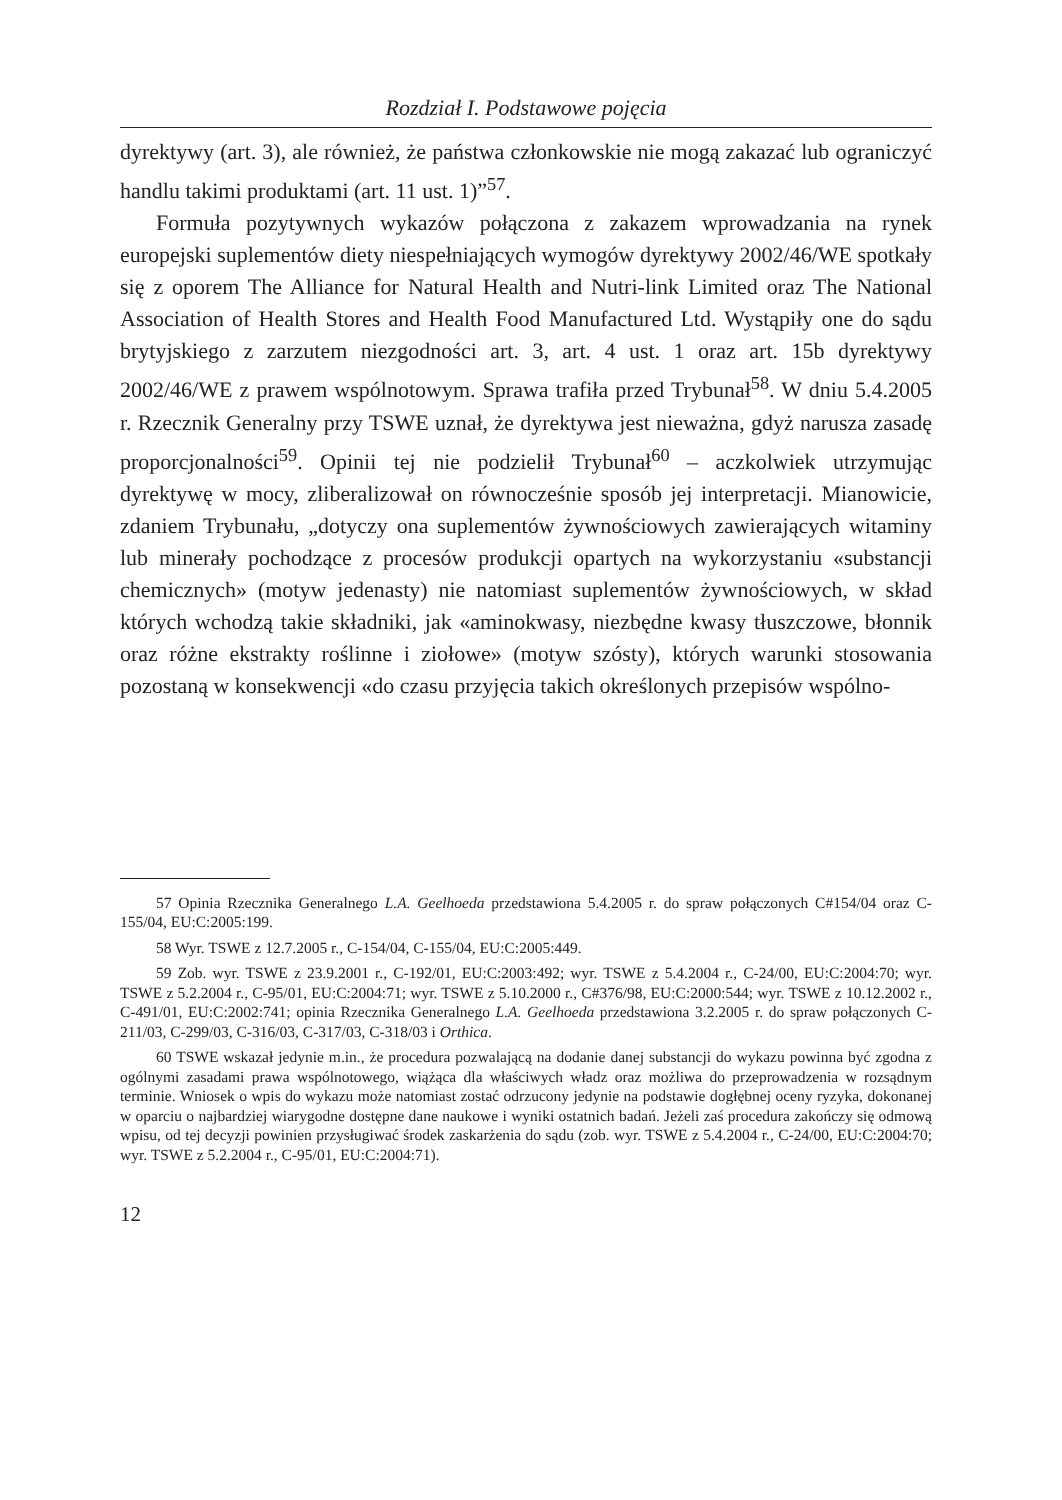Rozdział I. Podstawowe pojęcia
dyrektywy (art. 3), ale również, że państwa członkowskie nie mogą zakazać lub ograniczyć handlu takimi produktami (art. 11 ust. 1)”<sup>57</sup>.
Formuła pozytywnych wykazów połączona z zakazem wprowadzania na rynek europejski suplementów diety niespełniających wymogów dyrektywy 2002/46/WE spotkały się z oporem The Alliance for Natural Health and Nutri-link Limited oraz The National Association of Health Stores and Health Food Manufactured Ltd. Wystąpiły one do sądu brytyjskiego z zarzutem niezgodności art. 3, art. 4 ust. 1 oraz art. 15b dyrektywy 2002/46/WE z prawem wspólnotowym. Sprawa trafiła przed Trybunał<sup>58</sup>. W dniu 5.4.2005 r. Rzecznik Generalny przy TSWE uznał, że dyrektywa jest nieważna, gdyż narusza zasadę proporcjonalności<sup>59</sup>. Opinii tej nie podzielił Trybunał<sup>60</sup> – aczkolwiek utrzymując dyrektywę w mocy, zliberalizował on równocześnie sposób jej interpretacji. Mianowicie, zdaniem Trybunału, „dotyczy ona suplementów żywnościowych zawierających witaminy lub minerały pochodzące z procesów produkcji opartych na wykorzystaniu «substancji chemicznych» (motyw jedenasty) nie natomiast suplementów żywnościowych, w skład których wchodzą takie składniki, jak «aminokwasy, niezbędne kwasy tłuszczowe, błonnik oraz różne ekstrakty roślinne i ziołowe» (motyw szósty), których warunki stosowania pozostaną w konsekwencji «do czasu przyjęcia takich określonych przepisów wspólno-
57 Opinia Rzecznika Generalnego L.A. Geelhoeda przedstawiona 5.4.2005 r. do spraw połączonych C#154/04 oraz C-155/04, EU:C:2005:199.
58 Wyr. TSWE z 12.7.2005 r., C-154/04, C-155/04, EU:C:2005:449.
59 Zob. wyr. TSWE z 23.9.2001 r., C-192/01, EU:C:2003:492; wyr. TSWE z 5.4.2004 r., C-24/00, EU:C:2004:70; wyr. TSWE z 5.2.2004 r., C-95/01, EU:C:2004:71; wyr. TSWE z 5.10.2000 r., C#376/98, EU:C:2000:544; wyr. TSWE z 10.12.2002 r., C-491/01, EU:C:2002:741; opinia Rzecznika Generalnego L.A. Geelhoeda przedstawiona 3.2.2005 r. do spraw połączonych C-211/03, C-299/03, C-316/03, C-317/03, C-318/03 i Orthica.
60 TSWE wskazał jedynie m.in., że procedura pozwalającą na dodanie danej substancji do wykazu powinna być zgodna z ogólnymi zasadami prawa wspólnotowego, wiążąca dla właściwych władz oraz możliwa do przeprowadzenia w rozsądnym terminie. Wniosek o wpis do wykazu może natomiast zostać odrzucony jedynie na podstawie dogłębnej oceny ryzyka, dokonanej w oparciu o najbardziej wiarygodne dostępne dane naukowe i wyniki ostatnich badań. Jeżeli zaś procedura zakończy się odmową wpisu, od tej decyzji powinien przysługiwać środek zaskarżenia do sądu (zob. wyr. TSWE z 5.4.2004 r., C-24/00, EU:C:2004:70; wyr. TSWE z 5.2.2004 r., C-95/01, EU:C:2004:71).
12